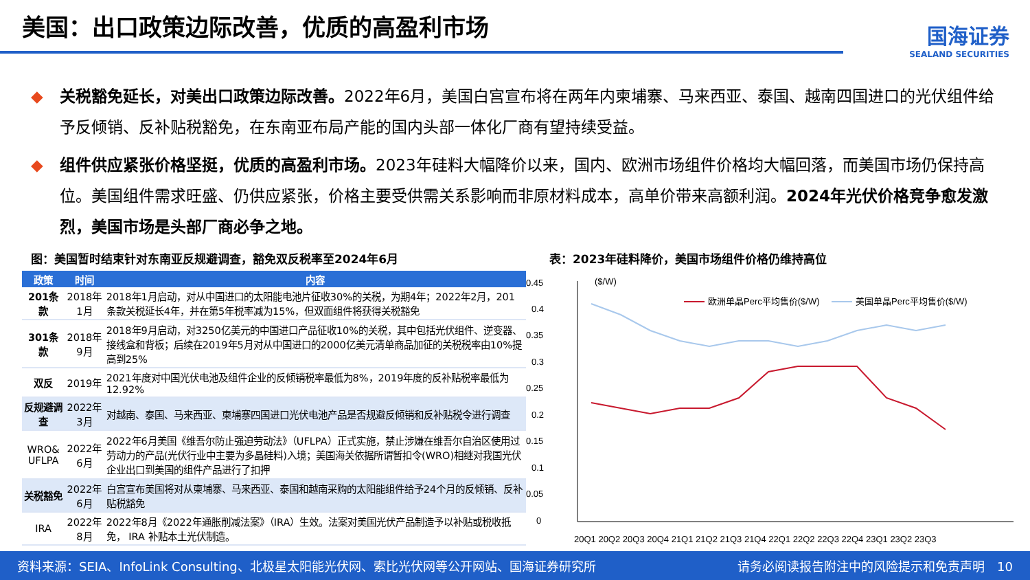美国：出口政策边际改善，优质的高盈利市场
国海证券
SEALAND SECURITIES
◆ 关税豁免延长，对美出口政策边际改善。2022年6月，美国白宫宣布将在两年内柬埔寨、马来西亚、泰国、越南四国进口的光伏组件给予反倾销、反补贴税豁免，在东南亚布局产能的国内头部一体化厂商有望持续受益。
◆ 组件供应紧张价格坚挺，优质的高盈利市场。2023年硅料大幅降价以来，国内、欧洲市场组件价格均大幅回落，而美国市场仍保持高位。美国组件需求旺盛、仍供应紧张，价格主要受供需关系影响而非原材料成本，高单价带来高额利润。2024年光伏价格竞争愈发激烈，美国市场是头部厂商必争之地。
图：美国暂时结束针对东南亚反规避调查，豁免双反税率至2024年6月 表：2023年硅料降价，美国市场组件价格仍维持高位
| 政策 | 时间 | 内容 |
| --- | --- | --- |
| 201条款 | 2018年1月 | 2018年1月启动，对从中国进口的太阳能电池片征收30%的关税，为期4年；2022年2月，201条款关税延长4年，并在第5年税率减为15%，但双面组件将获得关税豁免 |
| 301条款 | 2018年9月 | 2018年9月启动，对3250亿美元的中国进口产品征收10%的关税，其中包括光伏组件、逆变器、接线盒和背板；后续在2019年5月对从中国进口的2000亿美元清单商品加征的关税税率由10%提高到25% |
| 双反 | 2019年 | 2021年度对中国光伏电池及组件企业的反倾销税率最低为8%，2019年度的反补贴税率最低为12.92% |
| 反规避调查 | 2022年3月 | 对越南、泰国、马来西亚、柬埔寨四国进口光伏电池产品是否规避反倾销和反补贴税令进行调查 |
| WRO& UFLPA | 2022年6月 | 2022年6月美国《维吾尔防止强迫劳动法》（UFLPA）正式实施，禁止涉嫌在维吾尔自治区使用过劳动力的产品(光伏行业中主要为多晶硅料)入境；美国海关依据所谓暂扣令(WRO)相继对我国光伏企业出口到美国的组件产品进行了扣押 |
| 关税豁免 | 2022年6月 | 白宫宣布美国将对从柬埔寨、马来西亚、泰国和越南采购的太阳能组件给予24个月的反倾销、反补贴税豁免 |
| IRA | 2022年8月 | 2022年8月《2022年通胀削减法案》（IRA）生效。法案对美国光伏产品制造予以补贴或税收抵免， IRA 补贴本土光伏制造。 |
($/W)
0.45
0.4
0.35
0.3
0.25
0.2
0.15
0.1
0.05
0
欧洲单晶Perc平均售价($/W)
美国单晶Perc平均售价($/W)
20Q1 20Q2 20Q3 20Q4 21Q1 21Q2 21Q3 21Q4 22Q1 22Q2 22Q3 22Q4 23Q1 23Q2 23Q3
资料来源：SEIA、InfoLink Consulting、北极星太阳能光伏网、索比光伏网等公开网站、国海证券研究所 请务必阅读报告附注中的风险提示和免责声明　10